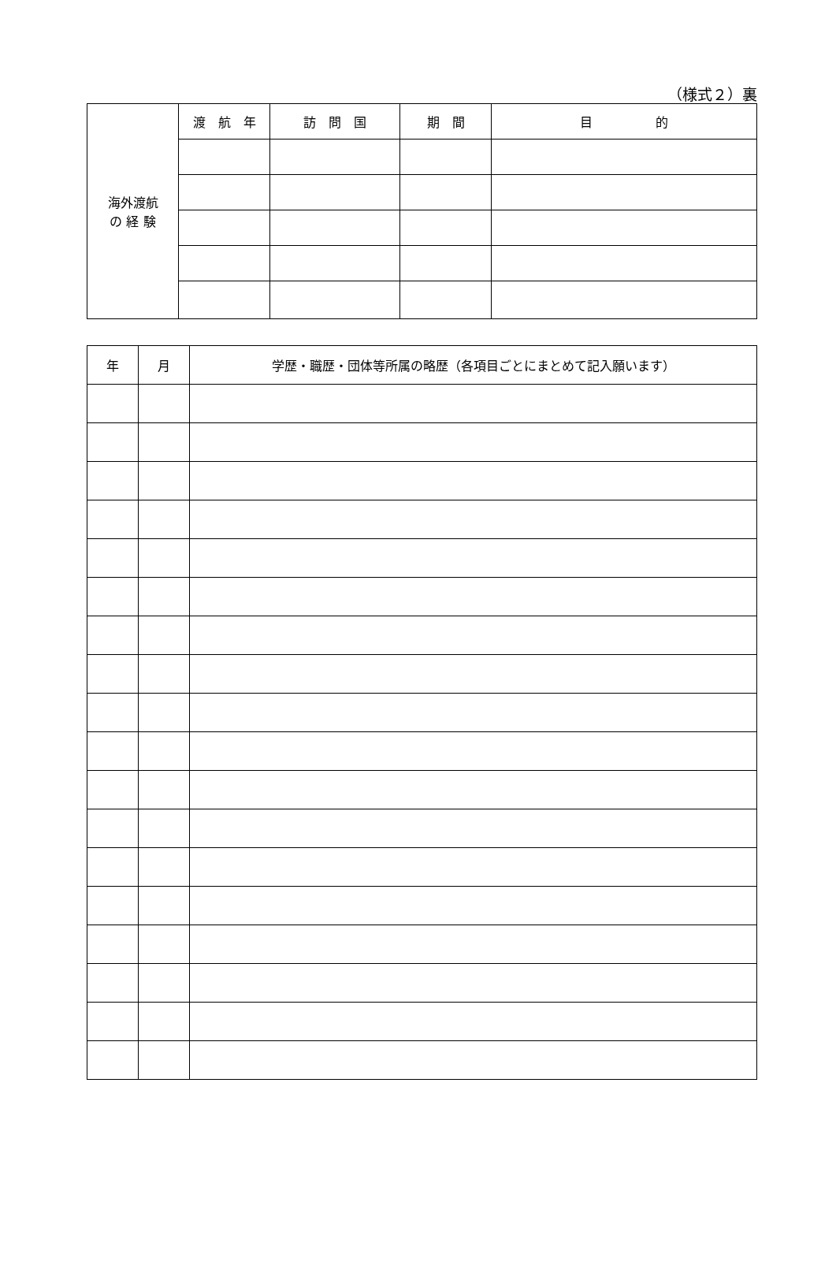（様式２）裏
| 海外渡航 の 経 験 | 渡 航 年 | 訪 問 国 | 期 間 | 目 的 |
| 年 | 月 | 学歴・職歴・団体等所属の略歴（各項目ごとにまとめて記入願います） |
| --- | --- | --- |